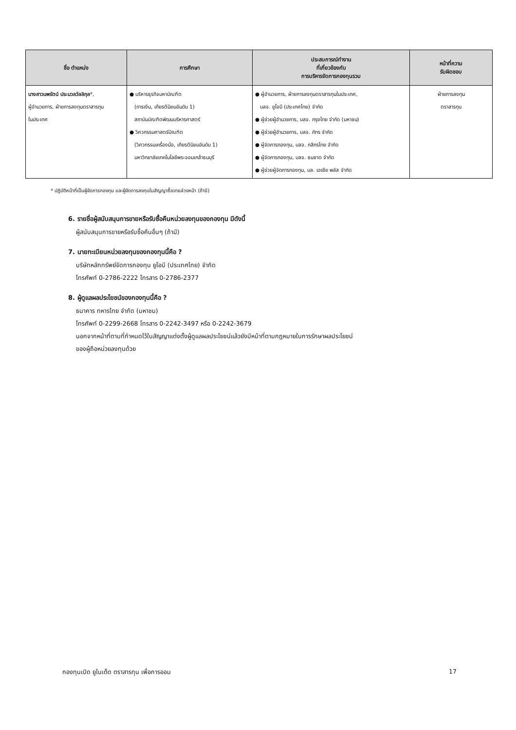| ชื่อ ตำแหน่ง | การศึกษา | ประสบการณ์ทำงาน ที่เกี่ยวข้องกับ การบริหารจัดการกองทุนรวม | หน้าที่ความ รับผิดชอบ |
| --- | --- | --- | --- |
| นางสาวนพรัตน์ ประมวลวัลลิกุล *, ผู้อำนวยการ, ฝ่ายการลงทุนตราสารทุน ในประเทศ | ● บริหารธุรกิจมหาบัณฑิต (การเงิน, เกียรตินิยมอันดับ 1) สถาบันบัณฑิตพัฒนบริหารศาสตร์ ● วิศวกรรมศาสตร์บัณฑิต (วิศวกรรมเครื่องมือ, เกียรตินิยมอันดับ 1) มหาวิทยาลัยเทคโนโลยีพระจอมเกล้าธนบุรี | ● ผู้อำนวยการ, ฝ่ายการลงทุนตราสารทุนในประเทศ, บลจ. ยูโอบี (ประเทศไทย) จำกัด ● ผู้ช่วยผู้อำนวยการ, บลจ. กรุงไทย จำกัด (มหาชน) ● ผู้ช่วยผู้อำนวยการ, บลจ. ภัทร จำกัด ● ผู้จัดการกองทุน, บลจ. กสิกรไทย จำกัด ● ผู้จัดการกองทุน, บลจ. ธนชาต จำกัด ● ผู้ช่วยผู้จัดการกองทุน, บล. เอเซีย พลัส จำกัด | ฝ่ายการลงทุน ตราสารทุน |
* ปฏิบัติหน้าที่เป็นผู้จัดการกองทุน และผู้จัดการลงทุนในสัญญาซื้อขายล่วงหน้า (ถ้ามี)
6. รายชื่อผู้สนับสนุนการขายหรือรับซื้อคืนหน่วยลงทุนของกองทุน มีดังนี้
ผู้สนับสนุนการขายหรือรับซื้อคืนอื่นๆ (ถ้ามี)
7. นายทะเบียนหน่วยลงทุนของกองทุนนี้คือ ?
บริษัทหลักทรัพย์จัดการกองทุน ยูโอบี (ประเทศไทย) จำกัด
โทรศัพท์ 0-2786-2222 โทรสาร 0-2786-2377
8. ผู้ดูแลผลประโยชน์ของกองทุนนี้คือ ?
ธนาคาร ทหารไทย จำกัด (มหาชน)
โทรศัพท์ 0-2299-2668 โทรสาร 0-2242-3497 หรือ 0-2242-3679
นอกจากหน้าที่ตามที่กำหนดไว้ในสัญญาแต่งตั้งผู้ดูแลผลประโยชน์แล้วยังมีหน้าที่ตามกฎหมายในการรักษาผลประโยชน์
ของผู้ถือหน่วยลงทุนด้วย
กองทุนเปิด ยูไนเต็ด ตราสารทุน เพื่อการออม 17